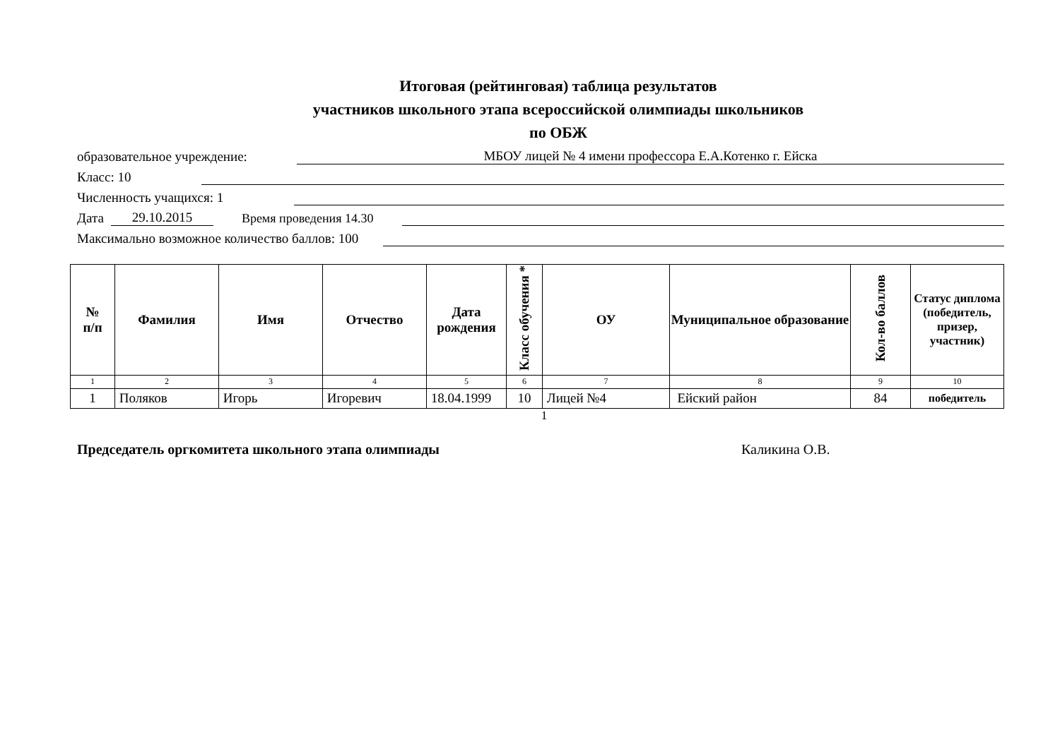Итоговая (рейтинговая) таблица результатов
участников школьного этапа всероссийской олимпиады школьников
по ОБЖ
образовательное учреждение: МБОУ лицей № 4 имени профессора Е.А.Котенко г. Ейска
Класс: 10
Численность учащихся: 1
Дата 29.10.2015 Время проведения 14.30
Максимально возможное количество баллов: 100
| № п/п | Фамилия | Имя | Отчество | Дата рождения | Класс обучения * | ОУ | Муниципальное образование | Кол-во баллов | Статус диплома (победитель, призер, участник) |
| --- | --- | --- | --- | --- | --- | --- | --- | --- | --- |
| 1 | 2 | 3 | 4 | 5 | 6 | 7 | 8 | 9 | 10 |
| 1 | Поляков | Игорь | Игоревич | 18.04.1999 | 10 | Лицей №4 | Ейский район | 84 | победитель |
1
Председатель оргкомитета школьного этапа олимпиады Каликина О.В.